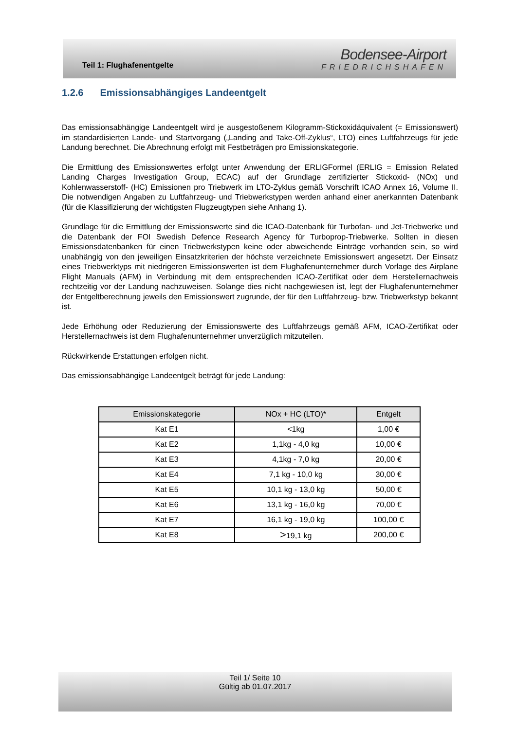Teil 1: Flughafenentgelte
Bodensee-Airport
FRIEDRICHSHAFEN
1.2.6 Emissionsabhängiges Landeentgelt
Das emissionsabhängige Landeentgelt wird je ausgestoßenem Kilogramm-Stickoxidäquivalent (= Emissionswert) im standardisierten Lande- und Startvorgang („Landing and Take-Off-Zyklus“, LTO) eines Luftfahrzeugs für jede Landung berechnet. Die Abrechnung erfolgt mit Festbeträgen pro Emissionskategorie.
Die Ermittlung des Emissionswertes erfolgt unter Anwendung der ERLIGFormel (ERLIG = Emission Related Landing Charges Investigation Group, ECAC) auf der Grundlage zertifizierter Stickoxid- (NOx) und Kohlenwasserstoff- (HC) Emissionen pro Triebwerk im LTO-Zyklus gemäß Vorschrift ICAO Annex 16, Volume II. Die notwendigen Angaben zu Luftfahrzeug- und Triebwerkstypen werden anhand einer anerkannten Datenbank (für die Klassifizierung der wichtigsten Flugzeugtypen siehe Anhang 1).
Grundlage für die Ermittlung der Emissionswerte sind die ICAO-Datenbank für Turbofan- und Jet-Triebwerke und die Datenbank der FOI Swedish Defence Research Agency für Turboprop-Triebwerke. Sollten in diesen Emissionsdatenbanken für einen Triebwerkstypen keine oder abweichende Einträge vorhanden sein, so wird unabhängig von den jeweiligen Einsatzkriterien der höchste verzeichnete Emissionswert angesetzt. Der Einsatz eines Triebwerktyps mit niedrigeren Emissionswerten ist dem Flughafenunternehmer durch Vorlage des Airplane Flight Manuals (AFM) in Verbindung mit dem entsprechenden ICAO-Zertifikat oder dem Herstellernachweis rechtzeitig vor der Landung nachzuweisen. Solange dies nicht nachgewiesen ist, legt der Flughafenunternehmer der Entgeltberechnung jeweils den Emissionswert zugrunde, der für den Luftfahrzeug- bzw. Triebwerkstyp bekannt ist.
Jede Erhöhung oder Reduzierung der Emissionswerte des Luftfahrzeugs gemäß AFM, ICAO-Zertifikat oder Herstellernachweis ist dem Flughafenunternehmer unverzüglich mitzuteilen.
Rückwirkende Erstattungen erfolgen nicht.
Das emissionsabhängige Landeentgelt beträgt für jede Landung:
| Emissionskategorie | NOx + HC (LTO)* | Entgelt |
| --- | --- | --- |
| Kat E1 | <1kg | 1,00 € |
| Kat E2 | 1,1kg - 4,0 kg | 10,00 € |
| Kat E3 | 4,1kg - 7,0 kg | 20,00 € |
| Kat E4 | 7,1 kg - 10,0 kg | 30,00 € |
| Kat E5 | 10,1 kg - 13,0 kg | 50,00 € |
| Kat E6 | 13,1 kg - 16,0 kg | 70,00 € |
| Kat E7 | 16,1 kg - 19,0 kg | 100,00 € |
| Kat E8 | > 19,1 kg | 200,00 € |
Teil 1/ Seite 10
Gültig ab 01.07.2017